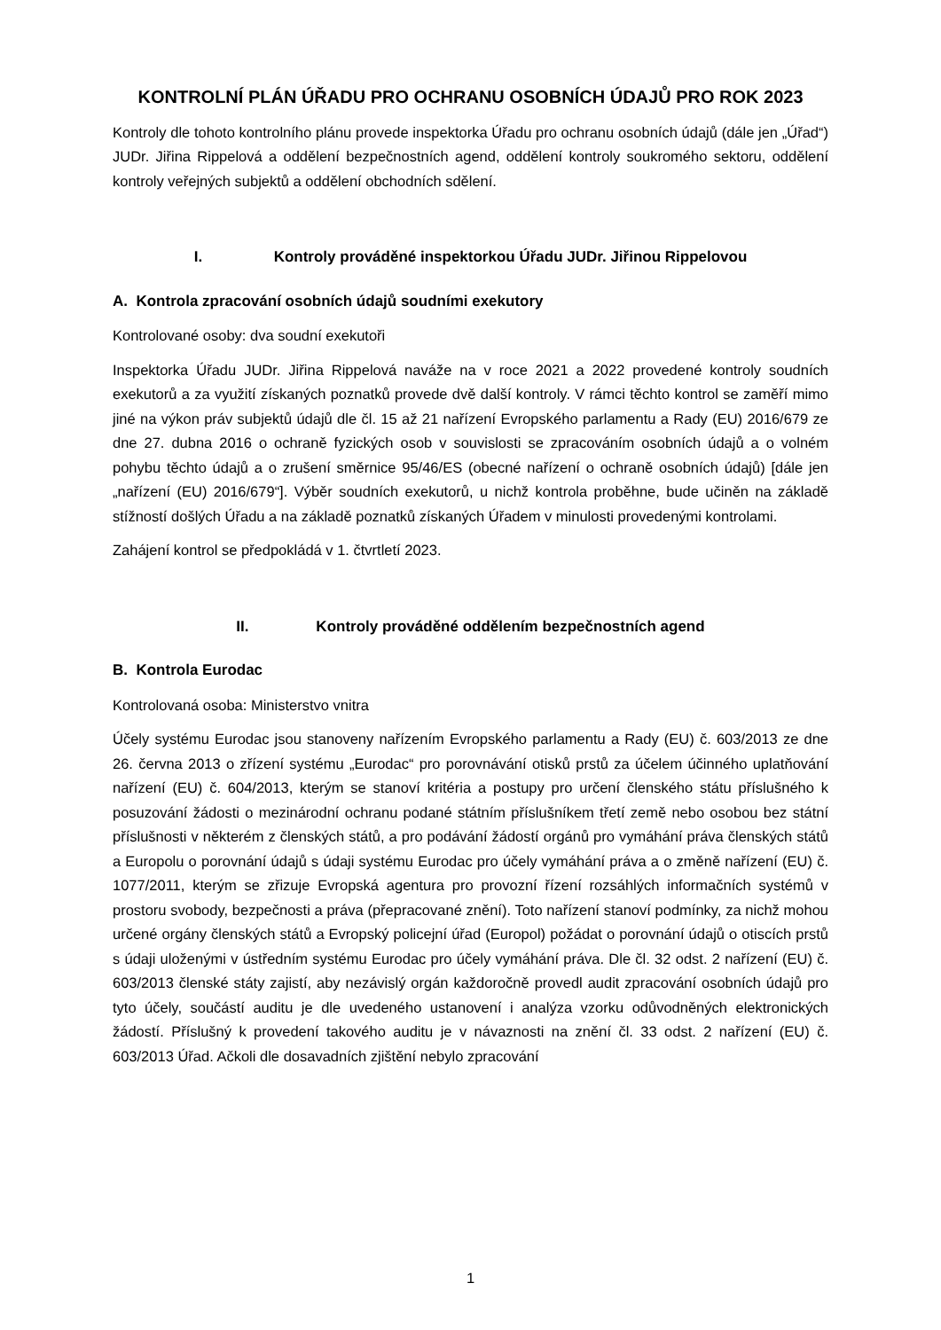KONTROLNÍ PLÁN ÚŘADU PRO OCHRANU OSOBNÍCH ÚDAJŮ PRO ROK 2023
Kontroly dle tohoto kontrolního plánu provede inspektorka Úřadu pro ochranu osobních údajů (dále jen „Úřad“) JUDr. Jiřina Rippelová a oddělení bezpečnostních agend, oddělení kontroly soukromého sektoru, oddělení kontroly veřejných subjektů a oddělení obchodních sdělení.
I. Kontroly prováděné inspektorkou Úřadu JUDr. Jiřinou Rippelovou
A. Kontrola zpracování osobních údajů soudními exekutory
Kontrolované osoby: dva soudní exekutoři
Inspektorka Úřadu JUDr. Jiřina Rippelová naváže na v roce 2021 a 2022 provedené kontroly soudních exekutorů a za využití získaných poznatků provede dvě další kontroly. V rámci těchto kontrol se zaměří mimo jiné na výkon práv subjektů údajů dle čl. 15 až 21 nařízení Evropského parlamentu a Rady (EU) 2016/679 ze dne 27. dubna 2016 o ochraně fyzických osob v souvislosti se zpracováním osobních údajů a o volném pohybu těchto údajů a o zrušení směrnice 95/46/ES (obecné nařízení o ochraně osobních údajů) [dále jen „nařízení (EU) 2016/679“]. Výběr soudních exekutorů, u nichž kontrola proběhne, bude učiněn na základě stížností došlých Úřadu a na základě poznatků získaných Úřadem v minulosti provedenými kontrolami.
Zahájení kontrol se předpokládá v 1. čtvrtletí 2023.
II. Kontroly prováděné oddělením bezpečnostních agend
B. Kontrola Eurodac
Kontrolovaná osoba: Ministerstvo vnitra
Účely systému Eurodac jsou stanoveny nařízením Evropského parlamentu a Rady (EU) č. 603/2013 ze dne 26. června 2013 o zřízení systému „Eurodac“ pro porovnávání otisků prstů za účelem účinného uplatňování nařízení (EU) č. 604/2013, kterým se stanoví kritéria a postupy pro určení členského státu příslušného k posuzování žádosti o mezinárodní ochranu podané státním příslušníkem třetí země nebo osobou bez státní příslušnosti v některém z členských států, a pro podávání žádostí orgánů pro vymáhání práva členských států a Europolu o porovnání údajů s údaji systému Eurodac pro účely vymáhání práva a o změně nařízení (EU) č. 1077/2011, kterým se zřizuje Evropská agentura pro provozní řízení rozsáhlých informačních systémů v prostoru svobody, bezpečnosti a práva (přepracované znění). Toto nařízení stanoví podmínky, za nichž mohou určené orgány členských států a Evropský policejní úřad (Europol) požádat o porovnání údajů o otiscích prstů s údaji uloženými v ústředním systému Eurodac pro účely vymáhání práva. Dle čl. 32 odst. 2 nařízení (EU) č. 603/2013 členské státy zajistí, aby nezávislý orgán každoročně provedl audit zpracování osobních údajů pro tyto účely, součástí auditu je dle uvedeného ustanovení i analýza vzorku odůvodněných elektronických žádostí. Příslušný k provedení takového auditu je v návaznosti na znění čl. 33 odst. 2 nařízení (EU) č. 603/2013 Úřad. Ačkoli dle dosavadních zjištění nebylo zpracování
1